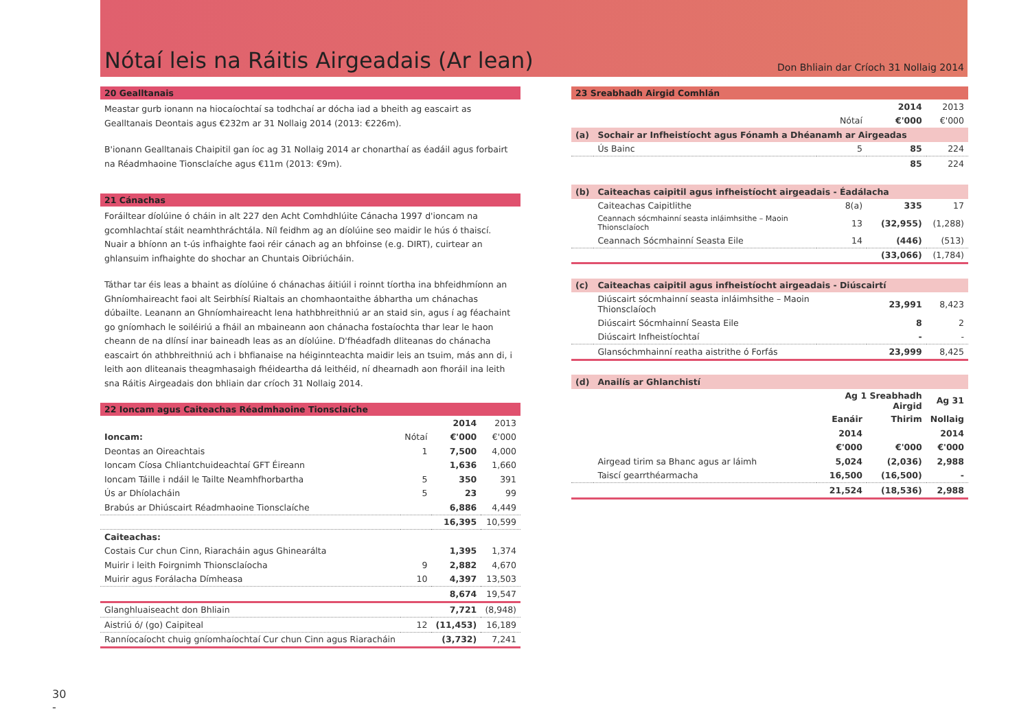Nótaí leis na Ráitis Airgeadais (Ar lean)
Don Bhliain dar Críoch 31 Nollaig 2014
20 Gealltanais
Meastar gurb ionann na hiocaíochtaí sa todhchaí ar dócha iad a bheith ag eascairt as Gealltanais Deontais agus €232m ar 31 Nollaig 2014 (2013: €226m).
B'ionann Gealltanais Chaipitil gan íoc ag 31 Nollaig 2014 ar chonarthaí as éadáil agus forbairt na Réadmhaoine Tionsclaíche agus €11m (2013: €9m).
21 Cánachas
Foráiltear díolúine ó cháin in alt 227 den Acht Comhdhlúite Cánacha 1997 d'ioncam na gcomhlachtaí stáit neamhthráchtála. Níl feidhm ag an díolúine seo maidir le hús ó thaiscí. Nuair a bhíonn an t-ús infhaighte faoi réir cánach ag an bhfoinse (e.g. DIRT), cuirtear an ghlansuim infhaighte do shochar an Chuntais Oibriúcháin.
Táthar tar éis leas a bhaint as díolúine ó chánachas áitiúil i roinnt tíortha ina bhfeidhmíonn an Ghníomhaireacht faoi alt Seirbhísí Rialtais an chomhaontaithe ábhartha um chánachas dúbailte. Leanann an Ghníomhaireacht lena hathbhreithniú ar an staid sin, agus í ag féachaint go gníomhach le soiléiriú a fháil an mbaineann aon chánacha fostaíochta thar lear le haon cheann de na dlínsí inar baineadh leas as an díolúine. D'fhéadfadh dliteanas do chánacha eascairt ón athbhreithniú ach i bhfianaise na héiginnteachta maidir leis an tsuim, más ann di, i leith aon dliteanais theagmhasaigh fhéideartha dá leithéid, ní dhearnadh aon fhoráil ina leith sna Ráitis Airgeadais don bhliain dar críoch 31 Nollaig 2014.
22 Ioncam agus Caiteachas Réadmhaoine Tionsclaíche
| | | 2014 | 2013 |
| --- | --- | --- | --- |
| Ioncam: | Nótaí | €'000 | €'000 |
| Deontas an Oireachtais | 1 | 7,500 | 4,000 |
| Ioncam Cíosa Chliantchuideachtaí GFT Éireann | | 1,636 | 1,660 |
| Ioncam Táille i ndáil le Tailte Neamhfhorbartha | 5 | 350 | 391 |
| Ús ar Dhíolacháin | 5 | 23 | 99 |
| Brabús ar Dhiúscairt Réadmhaoine Tionsclaíche | | 6,886 | 4,449 |
| | | 16,395 | 10,599 |
| Caiteachas: | | | |
| Costais Cur chun Cinn, Riaracháin agus Ghinearálta | | 1,395 | 1,374 |
| Muirir i leith Foirgnimh Thionsclaíocha | 9 | 2,882 | 4,670 |
| Muirir agus Forálacha Dímheasa | 10 | 4,397 | 13,503 |
| | | 8,674 | 19,547 |
| Glanghluaiseacht don Bhliain | | 7,721 | (8,948) |
| Aistriú ó/ (go) Caipiteal | 12 | (11,453) | 16,189 |
| Ranníocaíocht chuig gníomhaíochtaí Cur chun Cinn agus Riaracháin | | (3,732) | 7,241 |
23 Sreabhadh Airgid Comhlán
| | | | 2014 | 2013 |
| | | Nótaí | €'000 | €'000 |
| (a) | Sochair ar Infheistíocht agus Fónamh a Dhéanamh ar Airgeadas | | | |
| | Ús Bainc | 5 | 85 | 224 |
| | | | 85 | 224 |
| (b) | Caiteachas caipitil agus infheistíocht airgeadais - Éadálacha | | | |
| | Caiteachas Caipitlithe | 8(a) | 335 | 17 |
| | Ceannach sócmhainní seasta inláimhsithe – Maoin Thionsclaíoch | 13 | (32,955) | (1,288) |
| | Ceannach Sócmhainní Seasta Eile | 14 | (446) | (513) |
| | | | (33,066) | (1,784) |
| (c) | Caiteachas caipitil agus infheistíocht airgeadais - Diúscairtí | | | |
| | Diúscairt sócmhainní seasta inláimhsithe – Maoin Thionsclaíoch | | 23,991 | 8,423 |
| | Diúscairt Sócmhainní Seasta Eile | | 8 | 2 |
| | Diúscairt Infheistíochtaí | | - | - |
| | Glansóchmhainní reatha aistrithe ó Forfás | | 23,999 | 8,425 |
| (d) | Anailís ar Ghlanchistí | | | |
| | | Ag 1 Sreabhadh Airgid | | Ag 31 |
| | | Eanáir | Thirim | Nollaig |
| | | 2014 | | 2014 |
| | | €'000 | €'000 | €'000 |
| | Airgead tirim sa Bhanc agus ar láimh | 5,024 | (2,036) | 2,988 |
| | Taiscí gearrthéarmacha | 16,500 | (16,500) | - |
| | | 21,524 | (18,536) | 2,988 |
30
-